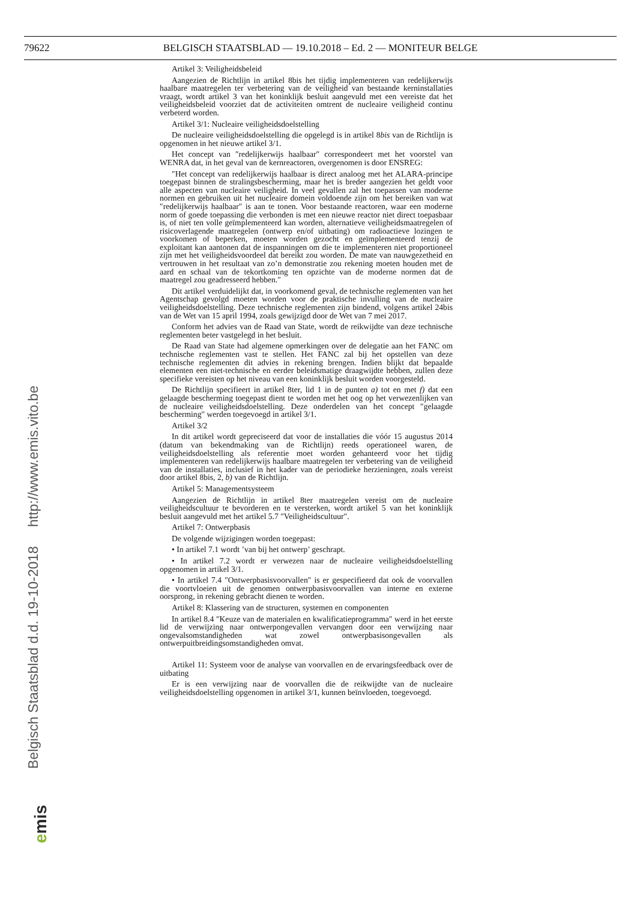79622 BELGISCH STAATSBLAD — 19.10.2018 – Ed. 2 — MONITEUR BELGE
Belgisch Staatsblad d.d. 19-10-2018 http://www.emis.vito.be
emis
Artikel 3: Veiligheidsbeleid
Aangezien de Richtlijn in artikel 8bis het tijdig implementeren van redelijkerwijs haalbare maatregelen ter verbetering van de veiligheid van bestaande kerninstallaties vraagt, wordt artikel 3 van het koninklijk besluit aangevuld met een vereiste dat het veiligheidsbeleid voorziet dat de activiteiten omtrent de nucleaire veiligheid continu verbeterd worden.
Artikel 3/1: Nucleaire veiligheidsdoelstelling
De nucleaire veiligheidsdoelstelling die opgelegd is in artikel 8bis van de Richtlijn is opgenomen in het nieuwe artikel 3/1.
Het concept van ″redelijkerwijs haalbaar″ correspondeert met het voorstel van WENRA dat, in het geval van de kernreactoren, overgenomen is door ENSREG:
″Het concept van redelijkerwijs haalbaar is direct analoog met het ALARA-principe toegepast binnen de stralingsbescherming, maar het is breder aangezien het geldt voor alle aspecten van nucleaire veiligheid. In veel gevallen zal het toepassen van moderne normen en gebruiken uit het nucleaire domein voldoende zijn om het bereiken van wat ″redelijkerwijs haalbaar″ is aan te tonen. Voor bestaande reactoren, waar een moderne norm of goede toepassing die verbonden is met een nieuwe reactor niet direct toepasbaar is, of niet ten volle geïmplementeerd kan worden, alternatieve veiligheidsmaatregelen of risicoverlagende maatregelen (ontwerp en/of uitbating) om radioactieve lozingen te voorkomen of beperken, moeten worden gezocht en geïmplementeerd tenzij de exploitant kan aantonen dat de inspanningen om die te implementeren niet proportioneel zijn met het veiligheidsvoordeel dat bereikt zou worden. De mate van nauwgezetheid en vertrouwen in het resultaat van zo’n demonstratie zou rekening moeten houden met de aard en schaal van de tekortkoming ten opzichte van de moderne normen dat de maatregel zou geadresseerd hebben.″
Dit artikel verduidelijkt dat, in voorkomend geval, de technische reglementen van het Agentschap gevolgd moeten worden voor de praktische invulling van de nucleaire veiligheidsdoelstelling. Deze technische reglementen zijn bindend, volgens artikel 24bis van de Wet van 15 april 1994, zoals gewijzigd door de Wet van 7 mei 2017.
Conform het advies van de Raad van State, wordt de reikwijdte van deze technische reglementen beter vastgelegd in het besluit.
De Raad van State had algemene opmerkingen over de delegatie aan het FANC om technische reglementen vast te stellen. Het FANC zal bij het opstellen van deze technische reglementen dit advies in rekening brengen. Indien blijkt dat bepaalde elementen een niet-technische en eerder beleidsmatige draagwijdte hebben, zullen deze specifieke vereisten op het niveau van een koninklijk besluit worden voorgesteld.
De Richtlijn specifieert in artikel 8ter, lid 1 in de punten a) tot en met f) dat een gelaagde bescherming toegepast dient te worden met het oog op het verwezenlijken van de nucleaire veiligheidsdoelstelling. Deze onderdelen van het concept ″gelaagde bescherming″ werden toegevoegd in artikel 3/1.
Artikel 3/2
In dit artikel wordt gepreciseerd dat voor de installaties die vóór 15 augustus 2014 (datum van bekendmaking van de Richtlijn) reeds operationeel waren, de veiligheidsdoelstelling als referentie moet worden gehanteerd voor het tijdig implementeren van redelijkerwijs haalbare maatregelen ter verbetering van de veiligheid van de installaties, inclusief in het kader van de periodieke herzieningen, zoals vereist door artikel 8bis, 2, b) van de Richtlijn.
Artikel 5: Managementsysteem
Aangezien de Richtlijn in artikel 8ter maatregelen vereist om de nucleaire veiligheidscultuur te bevorderen en te versterken, wordt artikel 5 van het koninklijk besluit aangevuld met het artikel 5.7 ″Veiligheidscultuur″.
Artikel 7: Ontwerpbasis
De volgende wijzigingen worden toegepast:
• In artikel 7.1 wordt ’van bij het ontwerp’ geschrapt.
• In artikel 7.2 wordt er verwezen naar de nucleaire veiligheidsdoelstelling opgenomen in artikel 3/1.
• In artikel 7.4 ″Ontwerpbasisvoorvallen″ is er gespecifieerd dat ook de voorvallen die voortvloeien uit de genomen ontwerpbasisvoorvallen van interne en externe oorsprong, in rekening gebracht dienen te worden.
Artikel 8: Klassering van de structuren, systemen en componenten
In artikel 8.4 ″Keuze van de materialen en kwalificatieprogramma″ werd in het eerste lid de verwijzing naar ontwerpongevallen vervangen door een verwijzing naar ongevalsomstandigheden wat zowel ontwerpbasisongevallen als ontwerpuitbreidingsomstandigheden omvat.
Artikel 11: Systeem voor de analyse van voorvallen en de ervaringsfeedback over de uitbating
Er is een verwijzing naar de voorvallen die de reikwijdte van de nucleaire veiligheidsdoelstelling opgenomen in artikel 3/1, kunnen beïnvloeden, toegevoegd.